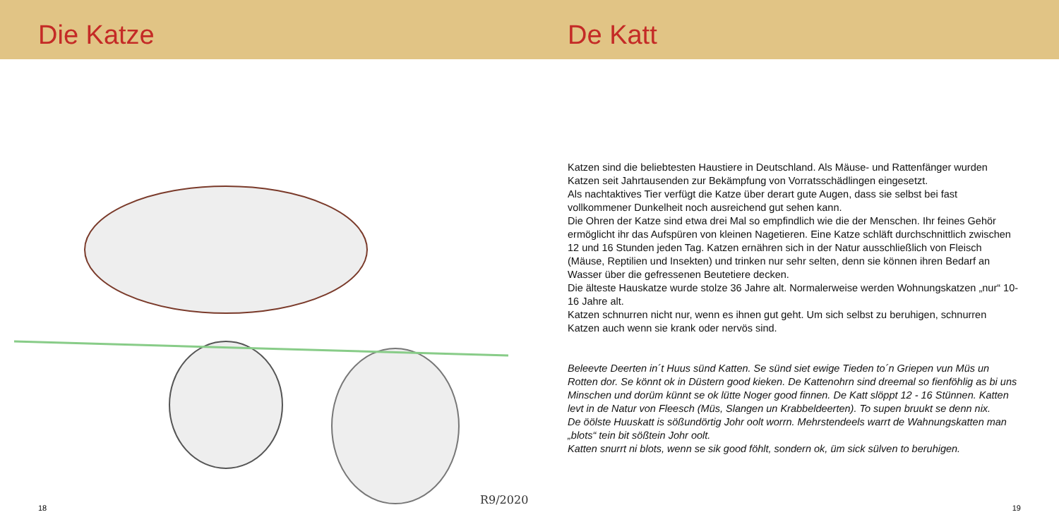Die Katze De Katt
R9/2020
18
Katzen sind die beliebtesten Haustiere in Deutschland. Als Mäuse- und Rattenfänger wurden Katzen seit Jahrtausenden zur Bekämpfung von Vorratsschädlingen eingesetzt.
Als nachtaktives Tier verfügt die Katze über derart gute Augen, dass sie selbst bei fast vollkommener Dunkelheit noch ausreichend gut sehen kann.
Die Ohren der Katze sind etwa drei Mal so empfindlich wie die der Menschen. Ihr feines Gehör ermöglicht ihr das Aufspüren von kleinen Nagetieren. Eine Katze schläft durchschnittlich zwischen 12 und 16 Stunden jeden Tag. Katzen ernähren sich in der Natur ausschließlich von Fleisch (Mäuse, Reptilien und Insekten) und trinken nur sehr selten, denn sie können ihren Bedarf an Wasser über die gefressenen Beutetiere decken.
Die älteste Hauskatze wurde stolze 36 Jahre alt. Normalerweise werden Wohnungskatzen „nur“ 10-16 Jahre alt.
Katzen schnurren nicht nur, wenn es ihnen gut geht. Um sich selbst zu beruhigen, schnurren Katzen auch wenn sie krank oder nervös sind.
Beleevte Deerten in´t Huus sünd Katten. Se sünd siet ewige Tieden to´n Griepen vun Müs un Rotten dor. Se könnt ok in Düstern good kieken. De Kattenohrn sind dreemal so fienföhlig as bi uns Minschen und dorüm künnt se ok lütte Noger good finnen. De Katt slöppt 12 - 16 Stünnen. Katten levt in de Natur von Fleesch (Müs, Slangen un Krabbeldeerten). To supen bruukt se denn nix.
De öölste Huuskatt is sößundörtig Johr oolt worrn. Mehrstendeels warrt de Wahnungskatten man „blots“ tein bit sößtein Johr oolt.
Katten snurrt ni blots, wenn se sik good föhlt, sondern ok, üm sick sülven to beruhigen.
19